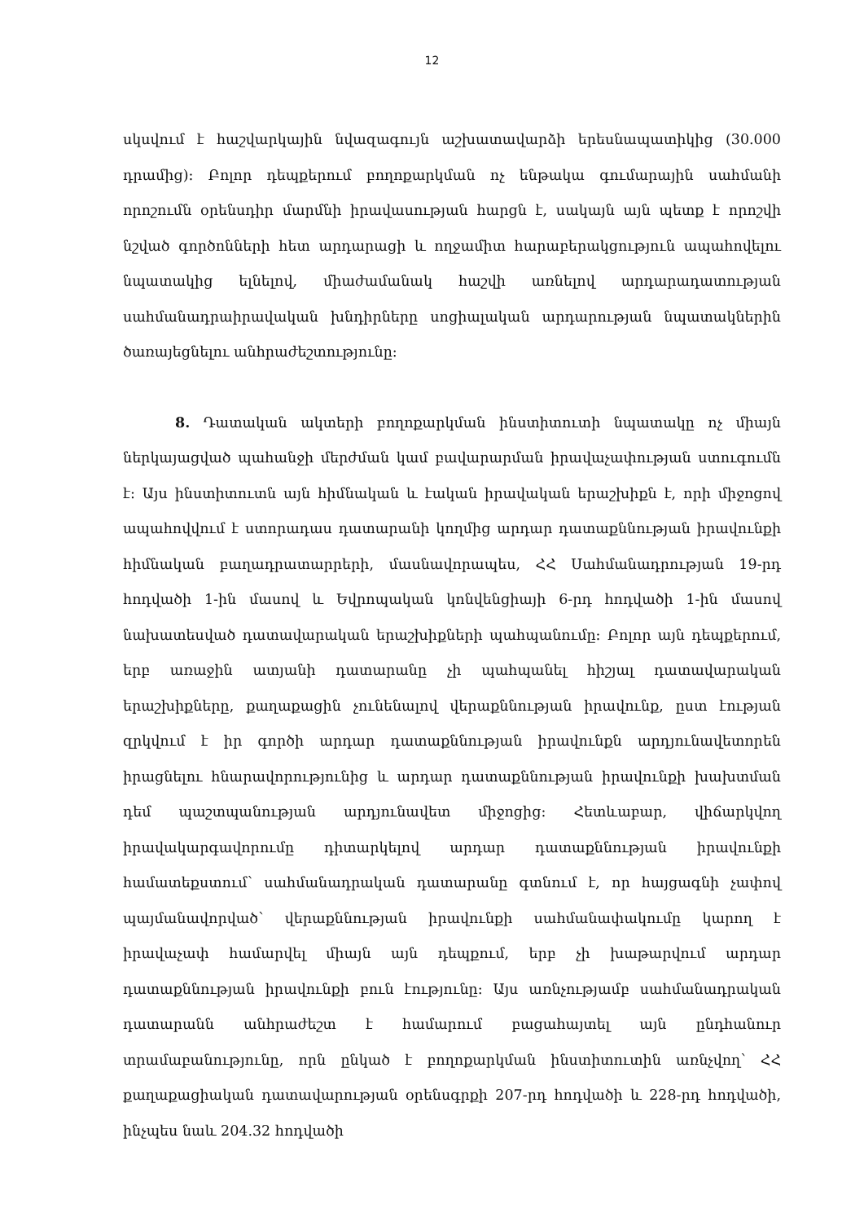12
սկսվում է հաշվարկային նվազագույն աշխատավարձի երեսնապատիկից (30.000 դրամից)։ Բոլոր դեպքերում բողոքարկման ոչ ենթակա գումարային սահմանի որոշումն օրենսդիր մարմնի իրավասության հարցն է, սակայն այն պետք է որոշվի նշված գործոնների հետ արդարացի և ողջամիտ հարաբերակցություն ապահովելու նպատակից ելնելով, միաժամանակ հաշվի առնելով արդարադատության սահմանադրաիրավական խնդիրները սոցիալական արդարության նպատակներին ծառայեցնելու անհրաժեշտությունը։
8. Դատական ակտերի բողոքարկման ինստիտուտի նպատակը ոչ միայն ներկայացված պահանջի մերժման կամ բավարարման իրավաչափության ստուգումն է։ Այս ինստիտուտն այն հիմնական և էական իրավական երաշխիքն է, որի միջոցով ապահովվում է ստորադաս դատարանի կողմից արդար դատաքննության իրավունքի հիմնական բաղադրատարրերի, մասնավորապես, ՀՀ Սահմանադրության 19-րդ հոդվածի 1-ին մասով և Եվրոպական կոնվենցիայի 6-րդ հոդվածի 1-ին մասով նախատեսված դատավարական երաշխիքների պահպանումը։ Բոլոր այն դեպքերում, երբ առաջին ատյանի դատարանը չի պահպանել հիշյալ դատավարական երաշխիքները, քաղաքացին չունենալով վերաքննության իրավունք, ըստ էության զրկվում է իր գործի արդար դատաքննության իրավունքն արդյունավետորեն իրացնելու հնարավորությունից և արդար դատաքննության իրավունքի խախտման դեմ պաշտպանության արդյունավետ միջոցից։ Հետևաբար, վիճարկվող իրավակարգավորումը դիտարկելով արդար դատաքննության իրավունքի համատեքստում՝ սահմանադրական դատարանը գտնում է, որ հայցագնի չափով պայմանավորված՝ վերաքննության իրավունքի սահմանափակումը կարող է իրավաչափ համարվել միայն այն դեպքում, երբ չի խաթարվում արդար դատաքննության իրավունքի բուն էությունը։ Այս առնչությամբ սահմանադրական դատարանն անհրաժեշտ է համարում բացահայտել այն ընդհանուր տրամաբանությունը, որն ընկած է բողոքարկման ինստիտուտին առնչվող՝ ՀՀ քաղաքացիական դատավարության օրենսգրքի 207-րդ հոդվածի և 228-րդ հոդվածի, ինչպես նաև 204.32 հոդվածի